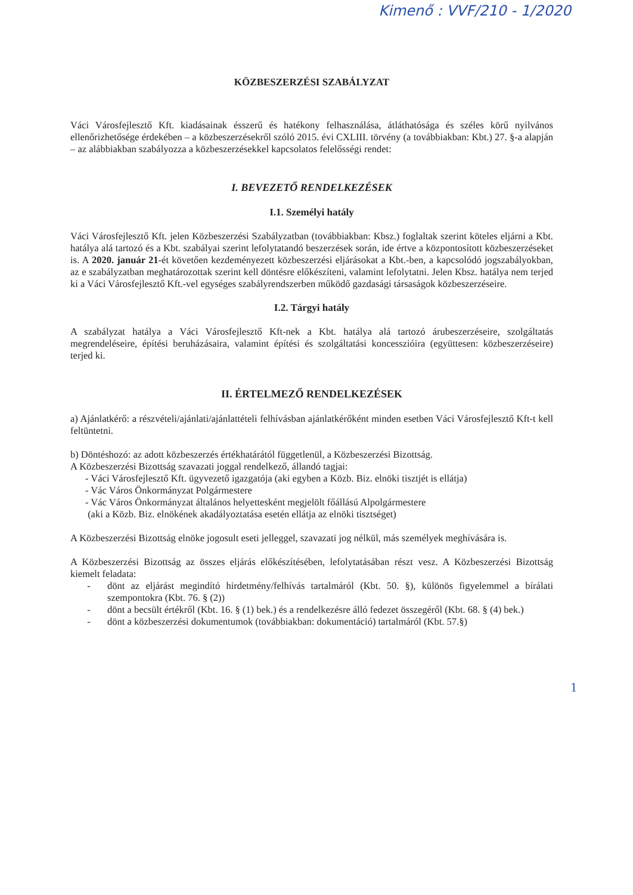Kimenő : VVF/210 - 1/2020
KÖZBESZERZÉSI SZABÁLYZAT
Váci Városfejlesztő Kft. kiadásainak ésszerű és hatékony felhasználása, átláthatósága és széles körű nyilvános ellenőrizhetősége érdekében – a közbeszerzésekről szóló 2015. évi CXLIII. törvény (a továbbiakban: Kbt.) 27. §-a alapján – az alábbiakban szabályozza a közbeszerzésekkel kapcsolatos felelősségi rendet:
I. BEVEZETŐ RENDELKEZÉSEK
I.1. Személyi hatály
Váci Városfejlesztő Kft. jelen Közbeszerzési Szabályzatban (továbbiakban: Kbsz.) foglaltak szerint köteles eljárni a Kbt. hatálya alá tartozó és a Kbt. szabályai szerint lefolytatandó beszerzések során, ide értve a központosított közbeszerzéseket is. A 2020. január 21-ét követően kezdeményezett közbeszerzési eljárásokat a Kbt.-ben, a kapcsolódó jogszabályokban, az e szabályzatban meghatározottak szerint kell döntésre előkészíteni, valamint lefolytatni. Jelen Kbsz. hatálya nem terjed ki a Váci Városfejlesztő Kft.-vel egységes szabályrendszerben működő gazdasági társaságok közbeszerzéseire.
I.2. Tárgyi hatály
A szabályzat hatálya a Váci Városfejlesztő Kft-nek a Kbt. hatálya alá tartozó árubeszerzéseire, szolgáltatás megrendeléseire, építési beruházásaira, valamint építési és szolgáltatási koncesszióira (együttesen: közbeszerzéseire) terjed ki.
II. ÉRTELMEZŐ RENDELKEZÉSEK
a) Ajánlatkérő: a részvételi/ajánlati/ajánlattételi felhívásban ajánlatkérőként minden esetben Váci Városfejlesztő Kft-t kell feltüntetni.
b) Döntéshozó: az adott közbeszerzés értékhatárától függetlenül, a Közbeszerzési Bizottság.
A Közbeszerzési Bizottság szavazati joggal rendelkező, állandó tagjai:
- Váci Városfejlesztő Kft. ügyvezető igazgatója (aki egyben a Közb. Biz. elnöki tisztjét is ellátja)
- Vác Város Önkormányzat Polgármestere
- Vác Város Önkormányzat általános helyettesként megjelölt főállású Alpolgármestere
(aki a Közb. Biz. elnökének akadályoztatása esetén ellátja az elnöki tisztséget)
A Közbeszerzési Bizottság elnöke jogosult eseti jelleggel, szavazati jog nélkül, más személyek meghívására is.
A Közbeszerzési Bizottság az összes eljárás előkészítésében, lefolytatásában részt vesz. A Közbeszerzési Bizottság kiemelt feladata:
- dönt az eljárást megindító hirdetmény/felhívás tartalmáról (Kbt. 50. §), különös figyelemmel a bírálati szempontokra (Kbt. 76. § (2))
- dönt a becsült értékről (Kbt. 16. § (1) bek.) és a rendelkezésre álló fedezet összegéről (Kbt. 68. § (4) bek.)
- dönt a közbeszerzési dokumentumok (továbbiakban: dokumentáció) tartalmáról (Kbt. 57.§)
1